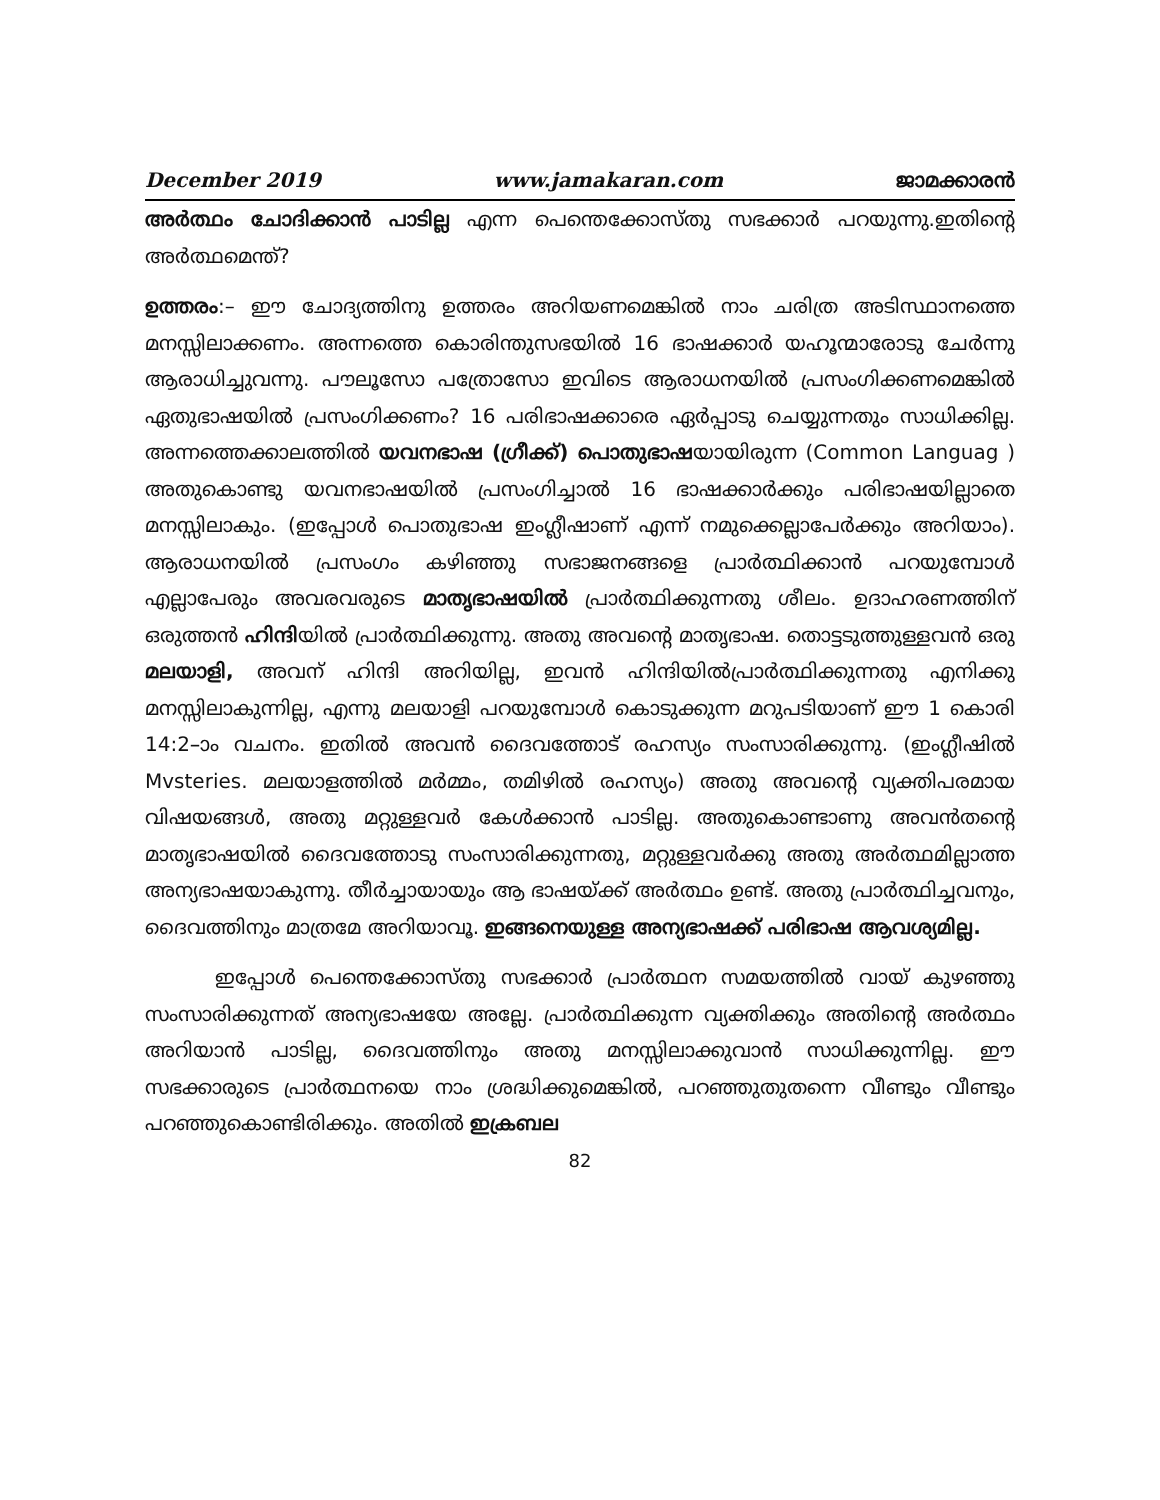December 2019 www.jamakaran.com ജാമക്കാരൻ
അർത്ഥം ചോദിക്കാൻ പാടില്ല എന്ന പെന്തെക്കോസ്തു സഭക്കാർ പറയുന്നു.ഇതിന്റെ അർത്ഥമെന്ത്?
ഉത്തരം:– ഈ ചോദ്യത്തിനു ഉത്തരം അറിയണമെങ്കിൽ നാം ചരിത്ര അടിസ്ഥാനത്തെ മനസ്സിലാക്കണം. അന്നത്തെ കൊരിന്തുസഭയിൽ 16 ഭാഷക്കാർ യഹൂന്മാരോടു ചേർന്നു ആരാധിച്ചുവന്നു. പൗലൂസോ പത്രോസോ ഇവിടെ ആരാധനയിൽ പ്രസംഗിക്കണമെങ്കിൽ ഏതുഭാഷയിൽ പ്രസംഗിക്കണം? 16 പരിഭാഷക്കാരെ ഏർപ്പാടു ചെയ്യുന്നതും സാധിക്കില്ല. അന്നത്തെക്കാലത്തിൽ യവനഭാഷ (ഗ്രീക്ക്) പൊതുഭാഷയായിരുന്ന (Common Languag ) അതുകൊണ്ടു യവനഭാഷയിൽ പ്രസംഗിച്ചാൽ 16 ഭാഷക്കാർക്കും പരിഭാഷയില്ലാതെ മനസ്സിലാകും. (ഇപ്പോൾ പൊതുഭാഷ ഇംഗ്ലീഷാണ് എന്ന് നമുക്കെല്ലാപേർക്കും അറിയാം). ആരാധനയിൽ പ്രസംഗം കഴിഞ്ഞു സഭാജനങ്ങളെ പ്രാർത്ഥിക്കാൻ പറയുമ്പോൾ എല്ലാപേരും അവരവരുടെ മാതൃഭാഷയിൽ പ്രാർത്ഥിക്കുന്നതു ശീലം. ഉദാഹരണത്തിന് ഒരുത്തൻ ഹിന്ദിയിൽ പ്രാർത്ഥിക്കുന്നു. അതു അവന്റെ മാതൃഭാഷ. തൊട്ടടുത്തുള്ളവൻ ഒരു മലയാളി, അവന് ഹിന്ദി അറിയില്ല, ഇവൻ ഹിന്ദിയിൽപ്രാർത്ഥിക്കുന്നതു എനിക്കു മനസ്സിലാകുന്നില്ല, എന്നു മലയാളി പറയുമ്പോൾ കൊടുക്കുന്ന മറുപടിയാണ് ഈ 1 കൊരി 14:2–ാം വചനം. ഇതിൽ അവൻ ദൈവത്തോട് രഹസ്യം സംസാരിക്കുന്നു. (ഇംഗ്ലീഷിൽ Mvsteries. മലയാളത്തിൽ മർമ്മം, തമിഴിൽ രഹസ്യം) അതു അവന്റെ വ്യക്തിപരമായ വിഷയങ്ങൾ, അതു മറ്റുള്ളവർ കേൾക്കാൻ പാടില്ല. അതുകൊണ്ടാണു അവൻതന്റെ മാതൃഭാഷയിൽ ദൈവത്തോടു സംസാരിക്കുന്നതു, മറ്റുള്ളവർക്കു അതു അർത്ഥമില്ലാത്ത അന്യഭാഷയാകുന്നു. തീർച്ചായായും ആ ഭാഷയ്ക്ക് അർത്ഥം ഉണ്ട്. അതു പ്രാർത്ഥിച്ചവനും, ദൈവത്തിനും മാത്രമേ അറിയാവൂ. ഇങ്ങനെയുള്ള അന്യഭാഷക്ക് പരിഭാഷ ആവശ്യമില്ല.
ഇപ്പോൾ പെന്തെക്കോസ്തു സഭക്കാർ പ്രാർത്ഥന സമയത്തിൽ വായ് കുഴഞ്ഞു സംസാരിക്കുന്നത് അന്യഭാഷയേ അല്ലേ. പ്രാർത്ഥിക്കുന്ന വ്യക്തിക്കും അതിന്റെ അർത്ഥം അറിയാൻ പാടില്ല, ദൈവത്തിനും അതു മനസ്സിലാക്കുവാൻ സാധിക്കുന്നില്ല. ഈ സഭക്കാരുടെ പ്രാർത്ഥനയെ നാം ശ്രദ്ധിക്കുമെങ്കിൽ, പറഞ്ഞുതുതന്നെ വീണ്ടും വീണ്ടും പറഞ്ഞുകൊണ്ടിരിക്കും. അതിൽ ഇക്രബല
82